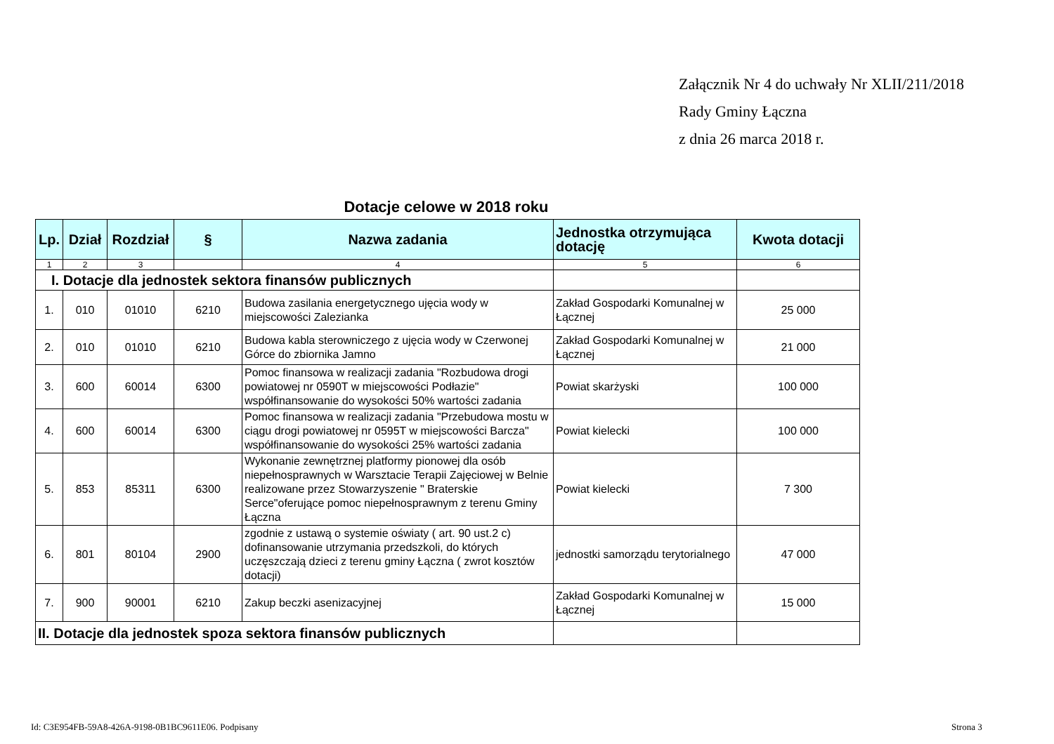Załącznik Nr 4 do uchwały Nr XLII/211/2018
Rady Gminy Łączna
z dnia 26 marca 2018 r.
Dotacje celowe w 2018 roku
| Lp. | Dział | Rozdział | § | Nazwa zadania | Jednostka otrzymująca dotację | Kwota dotacji |
| --- | --- | --- | --- | --- | --- | --- |
| 1 | 2 | 3 | | 4 | 5 | 6 |
| I. Dotacje dla jednostek sektora finansów publicznych | | | | | | |
| 1. | 010 | 01010 | 6210 | Budowa zasilania energetycznego ujęcia wody w miejscowości Zalezianka | Zakład Gospodarki Komunalnej w Łącznej | 25 000 |
| 2. | 010 | 01010 | 6210 | Budowa kabla sterowniczego z ujęcia wody w Czerwonej Górce do zbiornika Jamno | Zakład Gospodarki Komunalnej w Łącznej | 21 000 |
| 3. | 600 | 60014 | 6300 | Pomoc finansowa w realizacji zadania "Rozbudowa drogi powiatowej nr 0590T w miejscowości Podłazie" współfinansowanie do wysokości 50% wartości zadania | Powiat skarżyski | 100 000 |
| 4. | 600 | 60014 | 6300 | Pomoc finansowa w realizacji zadania "Przebudowa mostu w ciągu drogi powiatowej nr 0595T w miejscowości Barcza" współfinansowanie do wysokości 25% wartości zadania | Powiat kielecki | 100 000 |
| 5. | 853 | 85311 | 6300 | Wykonanie zewnętrznej platformy pionowej dla osób niepełnosprawnych w Warsztacie Terapii Zajęciowej w Belnie realizowane przez Stowarzyszenie " Braterskie Serce"oferujące pomoc niepełnosprawnym z terenu Gminy Łączna | Powiat kielecki | 7 300 |
| 6. | 801 | 80104 | 2900 | zgodnie z ustawą o systemie oświaty ( art. 90 ust.2 c) dofinansowanie utrzymania przedszkoli, do których uczęszczają dzieci z terenu gminy Łączna ( zwrot kosztów dotacji) | jednostki samorządu terytorialnego | 47 000 |
| 7. | 900 | 90001 | 6210 | Zakup beczki asenizacyjnej | Zakład Gospodarki Komunalnej w Łącznej | 15 000 |
| II. Dotacje dla jednostek spoza sektora finansów publicznych | | | | | | |
Id: C3E954FB-59A8-426A-9198-0B1BC9611E06. Podpisany
Strona 3